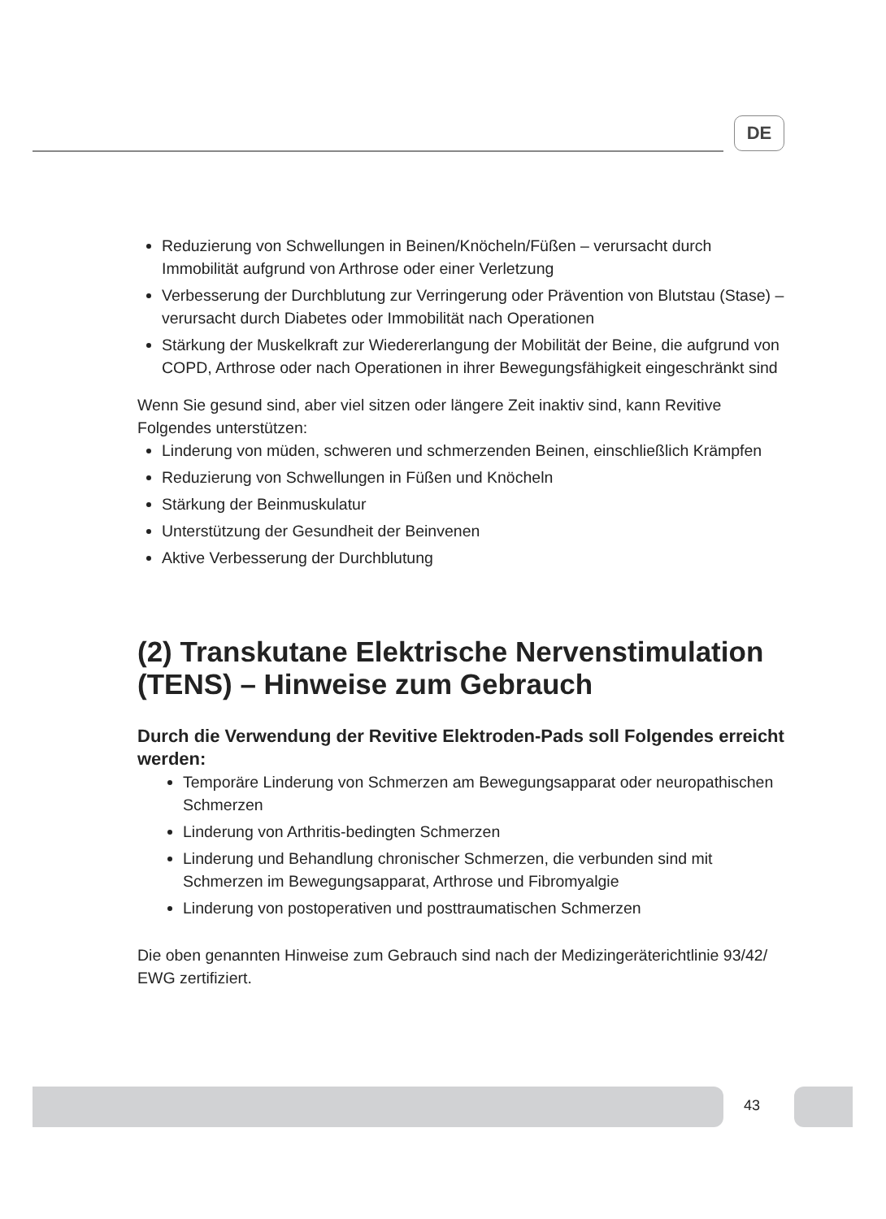DE
Reduzierung von Schwellungen in Beinen/Knöcheln/Füßen – verursacht durch Immobilität aufgrund von Arthrose oder einer Verletzung
Verbesserung der Durchblutung zur Verringerung oder Prävention von Blutstau (Stase) – verursacht durch Diabetes oder Immobilität nach Operationen
Stärkung der Muskelkraft zur Wiedererlangung der Mobilität der Beine, die aufgrund von COPD, Arthrose oder nach Operationen in ihrer Bewegungsfähigkeit eingeschränkt sind
Wenn Sie gesund sind, aber viel sitzen oder längere Zeit inaktiv sind, kann Revitive Folgendes unterstützen:
Linderung von müden, schweren und schmerzenden Beinen, einschließlich Krämpfen
Reduzierung von Schwellungen in Füßen und Knöcheln
Stärkung der Beinmuskulatur
Unterstützung der Gesundheit der Beinvenen
Aktive Verbesserung der Durchblutung
(2) Transkutane Elektrische Nervenstimulation (TENS) – Hinweise zum Gebrauch
Durch die Verwendung der Revitive Elektroden-Pads soll Folgendes erreicht werden:
Temporäre Linderung von Schmerzen am Bewegungsapparat oder neuropathischen Schmerzen
Linderung von Arthritis-bedingten Schmerzen
Linderung und Behandlung chronischer Schmerzen, die verbunden sind mit Schmerzen im Bewegungsapparat, Arthrose und Fibromyalgie
Linderung von postoperativen und posttraumatischen Schmerzen
Die oben genannten Hinweise zum Gebrauch sind nach der Medizingeräterichtlinie 93/42/ EWG zertifiziert.
43